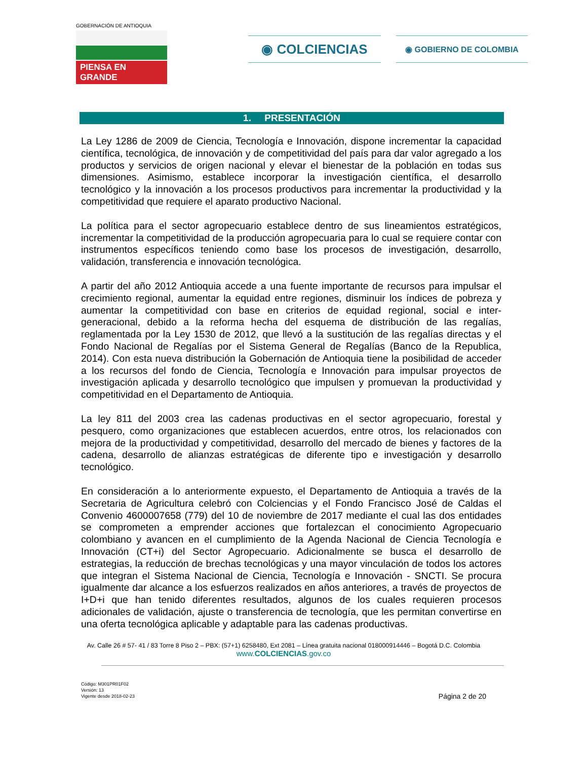GOBERNACIÓN DE ANTIOQUIA
PIENSA EN GRANDE
◉ COLCIENCIAS
◉ GOBIERNO DE COLOMBIA
1. PRESENTACIÓN
La Ley 1286 de 2009 de Ciencia, Tecnología e Innovación, dispone incrementar la capacidad científica, tecnológica, de innovación y de competitividad del país para dar valor agregado a los productos y servicios de origen nacional y elevar el bienestar de la población en todas sus dimensiones. Asimismo, establece incorporar la investigación científica, el desarrollo tecnológico y la innovación a los procesos productivos para incrementar la productividad y la competitividad que requiere el aparato productivo Nacional.
La política para el sector agropecuario establece dentro de sus lineamientos estratégicos, incrementar la competitividad de la producción agropecuaria para lo cual se requiere contar con instrumentos específicos teniendo como base los procesos de investigación, desarrollo, validación, transferencia e innovación tecnológica.
A partir del año 2012 Antioquia accede a una fuente importante de recursos para impulsar el crecimiento regional, aumentar la equidad entre regiones, disminuir los índices de pobreza y aumentar la competitividad con base en criterios de equidad regional, social e inter-generacional, debido a la reforma hecha del esquema de distribución de las regalías, reglamentada por la Ley 1530 de 2012, que llevó a la sustitución de las regalías directas y el Fondo Nacional de Regalías por el Sistema General de Regalías (Banco de la Republica, 2014). Con esta nueva distribución la Gobernación de Antioquia tiene la posibilidad de acceder a los recursos del fondo de Ciencia, Tecnología e Innovación para impulsar proyectos de investigación aplicada y desarrollo tecnológico que impulsen y promuevan la productividad y competitividad en el Departamento de Antioquia.
La ley 811 del 2003 crea las cadenas productivas en el sector agropecuario, forestal y pesquero, como organizaciones que establecen acuerdos, entre otros, los relacionados con mejora de la productividad y competitividad, desarrollo del mercado de bienes y factores de la cadena, desarrollo de alianzas estratégicas de diferente tipo e investigación y desarrollo tecnológico.
En consideración a lo anteriormente expuesto, el Departamento de Antioquia a través de la Secretaria de Agricultura celebró con Colciencias y el Fondo Francisco José de Caldas el Convenio 4600007658 (779) del 10 de noviembre de 2017 mediante el cual las dos entidades se comprometen a emprender acciones que fortalezcan el conocimiento Agropecuario colombiano y avancen en el cumplimiento de la Agenda Nacional de Ciencia Tecnología e Innovación (CT+i) del Sector Agropecuario. Adicionalmente se busca el desarrollo de estrategias, la reducción de brechas tecnológicas y una mayor vinculación de todos los actores que integran el Sistema Nacional de Ciencia, Tecnología e Innovación - SNCTI. Se procura igualmente dar alcance a los esfuerzos realizados en años anteriores, a través de proyectos de I+D+i que han tenido diferentes resultados, algunos de los cuales requieren procesos adicionales de validación, ajuste o transferencia de tecnología, que les permitan convertirse en una oferta tecnológica aplicable y adaptable para las cadenas productivas.
Av. Calle 26 # 57- 41 / 83 Torre 8 Piso 2 – PBX: (57+1) 6258480, Ext 2081 – Línea gratuita nacional 018000914446 – Bogotá D.C. Colombia
www.COLCIENCIAS.gov.co
Código: M301PR01F02
Versión: 13
Vigente desde 2018-02-23
Página 2 de 20